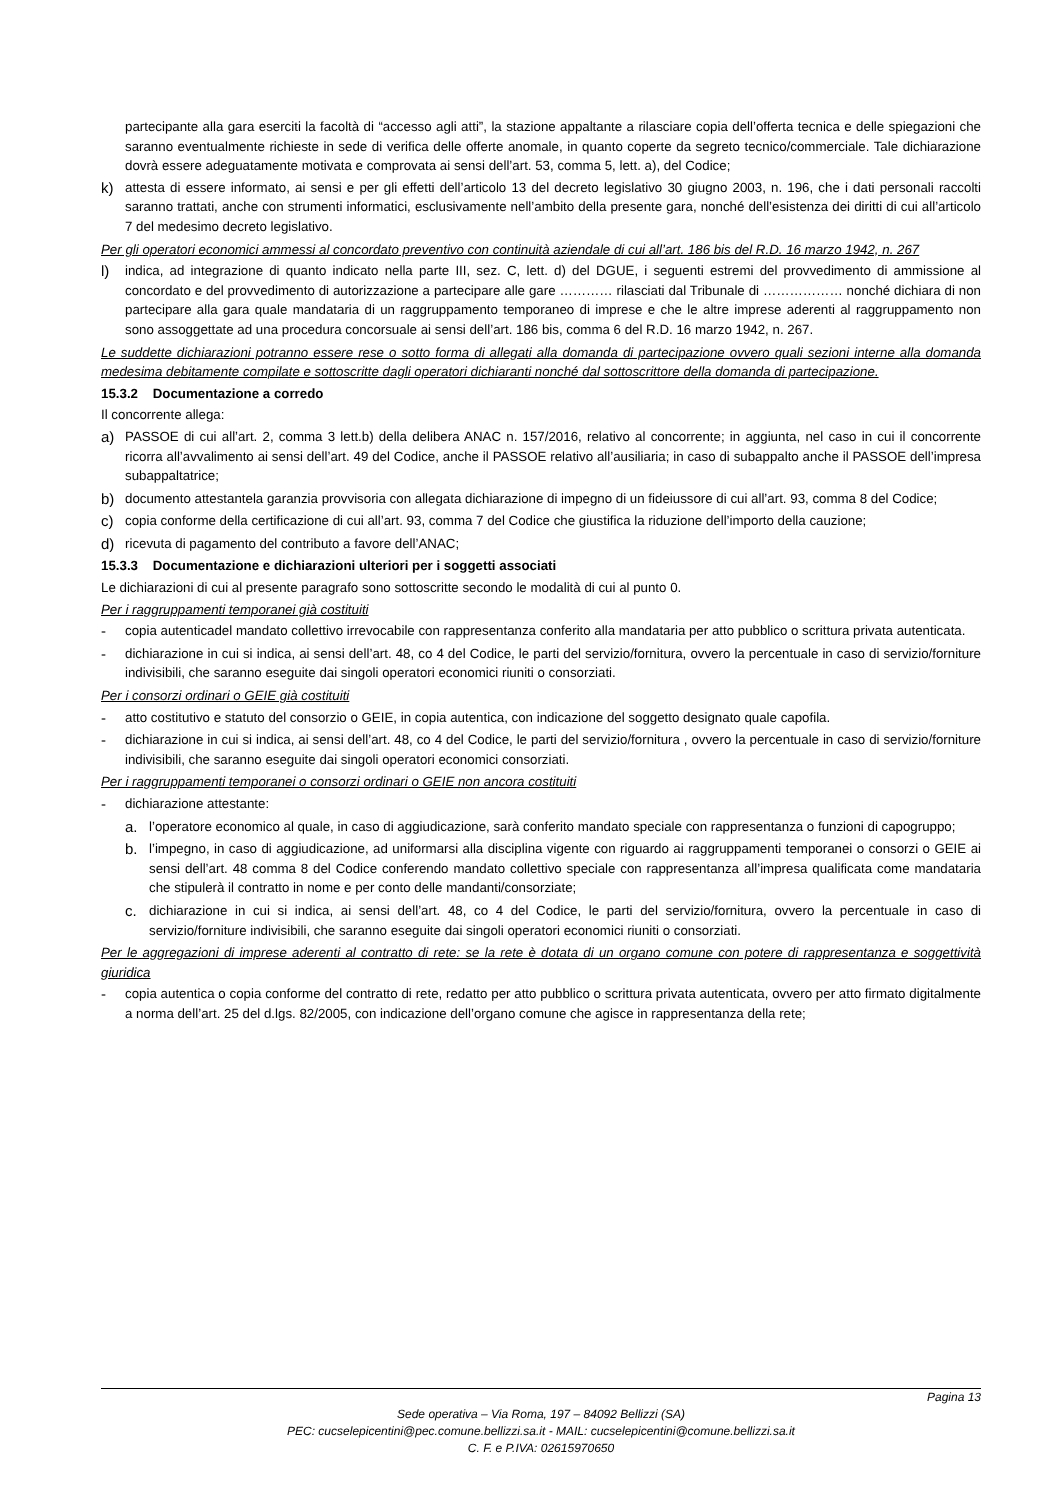partecipante alla gara eserciti la facoltà di “accesso agli atti”, la stazione appaltante a rilasciare copia dell’offerta tecnica e delle spiegazioni che saranno eventualmente richieste in sede di verifica delle offerte anomale, in quanto coperte da segreto tecnico/commerciale. Tale dichiarazione dovrà essere adeguatamente motivata e comprovata ai sensi dell’art. 53, comma 5, lett. a), del Codice;
k) attesta di essere informato, ai sensi e per gli effetti dell’articolo 13 del decreto legislativo 30 giugno 2003, n. 196, che i dati personali raccolti saranno trattati, anche con strumenti informatici, esclusivamente nell’ambito della presente gara, nonché dell’esistenza dei diritti di cui all’articolo 7 del medesimo decreto legislativo.
Per gli operatori economici ammessi al concordato preventivo con continuità aziendale di cui all’art. 186 bis del R.D. 16 marzo 1942, n. 267
l) indica, ad integrazione di quanto indicato nella parte III, sez. C, lett. d) del DGUE, i seguenti estremi del provvedimento di ammissione al concordato e del provvedimento di autorizzazione a partecipare alle gare ………… rilasciati dal Tribunale di ……………… nonché dichiara di non partecipare alla gara quale mandataria di un raggruppamento temporaneo di imprese e che le altre imprese aderenti al raggruppamento non sono assoggettate ad una procedura concorsuale ai sensi dell’art. 186 bis, comma 6 del R.D. 16 marzo 1942, n. 267.
Le suddette dichiarazioni potranno essere rese o sotto forma di allegati alla domanda di partecipazione ovvero quali sezioni interne alla domanda medesima debitamente compilate e sottoscritte dagli operatori dichiaranti nonché dal sottoscrittore della domanda di partecipazione.
15.3.2 Documentazione a corredo
Il concorrente allega:
a) PASSOE di cui all’art. 2, comma 3 lett.b) della delibera ANAC n. 157/2016, relativo al concorrente; in aggiunta, nel caso in cui il concorrente ricorra all’avvalimento ai sensi dell’art. 49 del Codice, anche il PASSOE relativo all’ausiliaria; in caso di subappalto anche il PASSOE dell’impresa subappaltatrice;
b) documento attestantela garanzia provvisoria con allegata dichiarazione di impegno di un fideiussore di cui all’art. 93, comma 8 del Codice;
c) copia conforme della certificazione di cui all’art. 93, comma 7 del Codice che giustifica la riduzione dell’importo della cauzione;
d) ricevuta di pagamento del contributo a favore dell’ANAC;
15.3.3 Documentazione e dichiarazioni ulteriori per i soggetti associati
Le dichiarazioni di cui al presente paragrafo sono sottoscritte secondo le modalità di cui al punto 0.
Per i raggruppamenti temporanei già costituiti
- copia autenticadel mandato collettivo irrevocabile con rappresentanza conferito alla mandataria per atto pubblico o scrittura privata autenticata.
- dichiarazione in cui si indica, ai sensi dell’art. 48, co 4 del Codice, le parti del servizio/fornitura, ovvero la percentuale in caso di servizio/forniture indivisibili, che saranno eseguite dai singoli operatori economici riuniti o consorziati.
Per i consorzi ordinari o GEIE già costituiti
- atto costitutivo e statuto del consorzio o GEIE, in copia autentica, con indicazione del soggetto designato quale capofila.
- dichiarazione in cui si indica, ai sensi dell’art. 48, co 4 del Codice, le parti del servizio/fornitura , ovvero la percentuale in caso di servizio/forniture indivisibili, che saranno eseguite dai singoli operatori economici consorziati.
Per i raggruppamenti temporanei o consorzi ordinari o GEIE non ancora costituiti
- dichiarazione attestante:
a. l’operatore economico al quale, in caso di aggiudicazione, sarà conferito mandato speciale con rappresentanza o funzioni di capogruppo;
b. l’impegno, in caso di aggiudicazione, ad uniformarsi alla disciplina vigente con riguardo ai raggruppamenti temporanei o consorzi o GEIE ai sensi dell’art. 48 comma 8 del Codice conferendo mandato collettivo speciale con rappresentanza all’impresa qualificata come mandataria che stipulerà il contratto in nome e per conto delle mandanti/consorziate;
c. dichiarazione in cui si indica, ai sensi dell’art. 48, co 4 del Codice, le parti del servizio/fornitura, ovvero la percentuale in caso di servizio/forniture indivisibili, che saranno eseguite dai singoli operatori economici riuniti o consorziati.
Per le aggregazioni di imprese aderenti al contratto di rete: se la rete è dotata di un organo comune con potere di rappresentanza e soggettività giuridica
- copia autentica o copia conforme del contratto di rete, redatto per atto pubblico o scrittura privata autenticata, ovvero per atto firmato digitalmente a norma dell’art. 25 del d.lgs. 82/2005, con indicazione dell’organo comune che agisce in rappresentanza della rete;
Pagina 13
Sede operativa – Via Roma, 197 – 84092 Bellizzi (SA)
PEC: cucselepicentini@pec.comune.bellizzi.sa.it - MAIL: cucselepicentini@comune.bellizzi.sa.it
C. F. e P.IVA: 02615970650